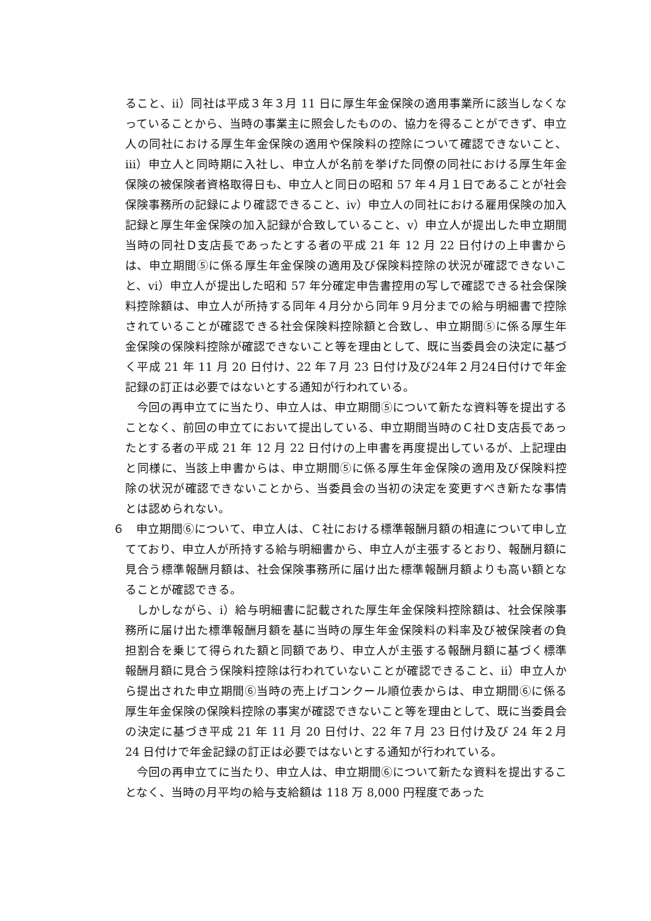ること、ⅱ）同社は平成３年３月 11 日に厚生年金保険の適用事業所に該当しなくなっていることから、当時の事業主に照会したものの、協力を得ることができず、申立人の同社における厚生年金保険の適用や保険料の控除について確認できないこと、ⅲ）申立人と同時期に入社し、申立人が名前を挙げた同僚の同社における厚生年金保険の被保険者資格取得日も、申立人と同日の昭和 57 年４月１日であることが社会保険事務所の記録により確認できること、ⅳ）申立人の同社における雇用保険の加入記録と厚生年金保険の加入記録が合致していること、ⅴ）申立人が提出した申立期間当時の同社Ｄ支店長であったとする者の平成 21 年 12 月 22 日付けの上申書からは、申立期間⑤に係る厚生年金保険の適用及び保険料控除の状況が確認できないこと、ⅵ）申立人が提出した昭和 57 年分確定申告書控用の写しで確認できる社会保険料控除額は、申立人が所持する同年４月分から同年９月分までの給与明細書で控除されていることが確認できる社会保険料控除額と合致し、申立期間⑤に係る厚生年金保険の保険料控除が確認できないこと等を理由として、既に当委員会の決定に基づく平成 21 年 11 月 20 日付け、22 年７月 23 日付け及び24年２月24日付けで年金記録の訂正は必要ではないとする通知が行われている。
今回の再申立てに当たり、申立人は、申立期間⑤について新たな資料等を提出することなく、前回の申立てにおいて提出している、申立期間当時のＣ社Ｄ支店長であったとする者の平成 21 年 12 月 22 日付けの上申書を再度提出しているが、上記理由と同様に、当該上申書からは、申立期間⑤に係る厚生年金保険の適用及び保険料控除の状況が確認できないことから、当委員会の当初の決定を変更すべき新たな事情とは認められない。
６　申立期間⑥について、申立人は、Ｃ社における標準報酬月額の相違について申し立てており、申立人が所持する給与明細書から、申立人が主張するとおり、報酬月額に見合う標準報酬月額は、社会保険事務所に届け出た標準報酬月額よりも高い額となることが確認できる。
しかしながら、ⅰ）給与明細書に記載された厚生年金保険料控除額は、社会保険事務所に届け出た標準報酬月額を基に当時の厚生年金保険料の料率及び被保険者の負担割合を乗じて得られた額と同額であり、申立人が主張する報酬月額に基づく標準報酬月額に見合う保険料控除は行われていないことが確認できること、ⅱ）申立人から提出された申立期間⑥当時の売上げコンクール順位表からは、申立期間⑥に係る厚生年金保険の保険料控除の事実が確認できないこと等を理由として、既に当委員会の決定に基づき平成 21 年 11 月 20 日付け、22 年７月 23 日付け及び 24 年２月 24 日付けで年金記録の訂正は必要ではないとする通知が行われている。
今回の再申立てに当たり、申立人は、申立期間⑥について新たな資料を提出することなく、当時の月平均の給与支給額は 118 万 8,000 円程度であった